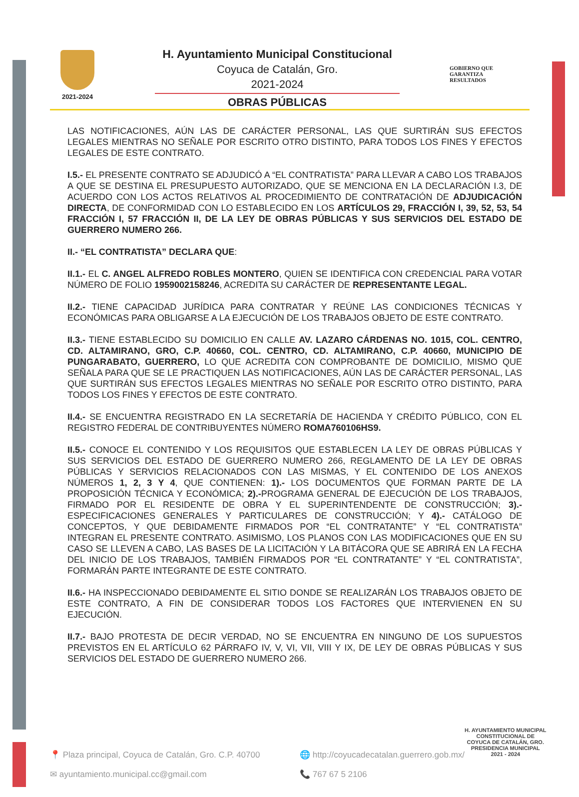2021-2024
H. Ayuntamiento Municipal Constitucional
Coyuca de Catalán, Gro.
2021-2024
OBRAS PÚBLICAS
GOBIERNO QUE
GARANTIZA
RESULTADOS
LAS NOTIFICACIONES, AÚN LAS DE CARÁCTER PERSONAL, LAS QUE SURTIRÁN SUS EFECTOS LEGALES MIENTRAS NO SEÑALE POR ESCRITO OTRO DISTINTO, PARA TODOS LOS FINES Y EFECTOS LEGALES DE ESTE CONTRATO.
I.5.- EL PRESENTE CONTRATO SE ADJUDICÓ A “EL CONTRATISTA” PARA LLEVAR A CABO LOS TRABAJOS A QUE SE DESTINA EL PRESUPUESTO AUTORIZADO, QUE SE MENCIONA EN LA DECLARACIÓN I.3, DE ACUERDO CON LOS ACTOS RELATIVOS AL PROCEDIMIENTO DE CONTRATACIÓN DE ADJUDICACIÓN DIRECTA, DE CONFORMIDAD CON LO ESTABLECIDO EN LOS ARTÍCULOS 29, FRACCIÓN I, 39, 52, 53, 54 FRACCIÓN I, 57 FRACCIÓN II, DE LA LEY DE OBRAS PÚBLICAS Y SUS SERVICIOS DEL ESTADO DE GUERRERO NUMERO 266.
II.- “EL CONTRATISTA” DECLARA QUE:
II.1.- EL C. ANGEL ALFREDO ROBLES MONTERO, QUIEN SE IDENTIFICA CON CREDENCIAL PARA VOTAR NÚMERO DE FOLIO 1959002158246, ACREDITA SU CARÁCTER DE REPRESENTANTE LEGAL.
II.2.- TIENE CAPACIDAD JURÍDICA PARA CONTRATAR Y REÚNE LAS CONDICIONES TÉCNICAS Y ECONÓMICAS PARA OBLIGARSE A LA EJECUCIÓN DE LOS TRABAJOS OBJETO DE ESTE CONTRATO.
II.3.- TIENE ESTABLECIDO SU DOMICILIO EN CALLE AV. LAZARO CÁRDENAS NO. 1015, COL. CENTRO, CD. ALTAMIRANO, GRO, C.P. 40660, COL. CENTRO, CD. ALTAMIRANO, C.P. 40660, MUNICIPIO DE PUNGARABATO, GUERRERO, LO QUE ACREDITA CON COMPROBANTE DE DOMICILIO, MISMO QUE SEÑALA PARA QUE SE LE PRACTIQUEN LAS NOTIFICACIONES, AÚN LAS DE CARÁCTER PERSONAL, LAS QUE SURTIRÁN SUS EFECTOS LEGALES MIENTRAS NO SEÑALE POR ESCRITO OTRO DISTINTO, PARA TODOS LOS FINES Y EFECTOS DE ESTE CONTRATO.
II.4.- SE ENCUENTRA REGISTRADO EN LA SECRETARÍA DE HACIENDA Y CRÉDITO PÚBLICO, CON EL REGISTRO FEDERAL DE CONTRIBUYENTES NÚMERO ROMA760106HS9.
II.5.- CONOCE EL CONTENIDO Y LOS REQUISITOS QUE ESTABLECEN LA LEY DE OBRAS PÚBLICAS Y SUS SERVICIOS DEL ESTADO DE GUERRERO NUMERO 266, REGLAMENTO DE LA LEY DE OBRAS PÚBLICAS Y SERVICIOS RELACIONADOS CON LAS MISMAS, Y EL CONTENIDO DE LOS ANEXOS NÚMEROS 1, 2, 3 Y 4, QUE CONTIENEN: 1).- LOS DOCUMENTOS QUE FORMAN PARTE DE LA PROPOSICIÓN TÉCNICA Y ECONÓMICA; 2).-PROGRAMA GENERAL DE EJECUCIÓN DE LOS TRABAJOS, FIRMADO POR EL RESIDENTE DE OBRA Y EL SUPERINTENDENTE DE CONSTRUCCIÓN; 3).- ESPECIFICACIONES GENERALES Y PARTICULARES DE CONSTRUCCIÓN; Y 4).- CATÁLOGO DE CONCEPTOS, Y QUE DEBIDAMENTE FIRMADOS POR “EL CONTRATANTE” Y “EL CONTRATISTA” INTEGRAN EL PRESENTE CONTRATO. ASIMISMO, LOS PLANOS CON LAS MODIFICACIONES QUE EN SU CASO SE LLEVEN A CABO, LAS BASES DE LA LICITACIÓN Y LA BITÁCORA QUE SE ABRIRÁ EN LA FECHA DEL INICIO DE LOS TRABAJOS, TAMBIÉN FIRMADOS POR “EL CONTRATANTE” Y “EL CONTRATISTA”, FORMARÁN PARTE INTEGRANTE DE ESTE CONTRATO.
II.6.- HA INSPECCIONADO DEBIDAMENTE EL SITIO DONDE SE REALIZARÁN LOS TRABAJOS OBJETO DE ESTE CONTRATO, A FIN DE CONSIDERAR TODOS LOS FACTORES QUE INTERVIENEN EN SU EJECUCIÓN.
II.7.- BAJO PROTESTA DE DECIR VERDAD, NO SE ENCUENTRA EN NINGUNO DE LOS SUPUESTOS PREVISTOS EN EL ARTÍCULO 62 PÁRRAFO IV, V, VI, VII, VIII Y IX, DE LEY DE OBRAS PÚBLICAS Y SUS SERVICIOS DEL ESTADO DE GUERRERO NUMERO 266.
📍 Plaza principal, Coyuca de Catalán, Gro. C.P. 40700
🌐 http://coyucadecatalan.guerrero.gob.mx/
✉ ayuntamiento.municipal.cc@gmail.com
📞 767 67 5 2106
H. AYUNTAMIENTO MUNICIPAL
CONSTITUCIONAL DE
COYUCA DE CATALÁN, GRO.
PRESIDENCIA MUNICIPAL
2021 - 2024